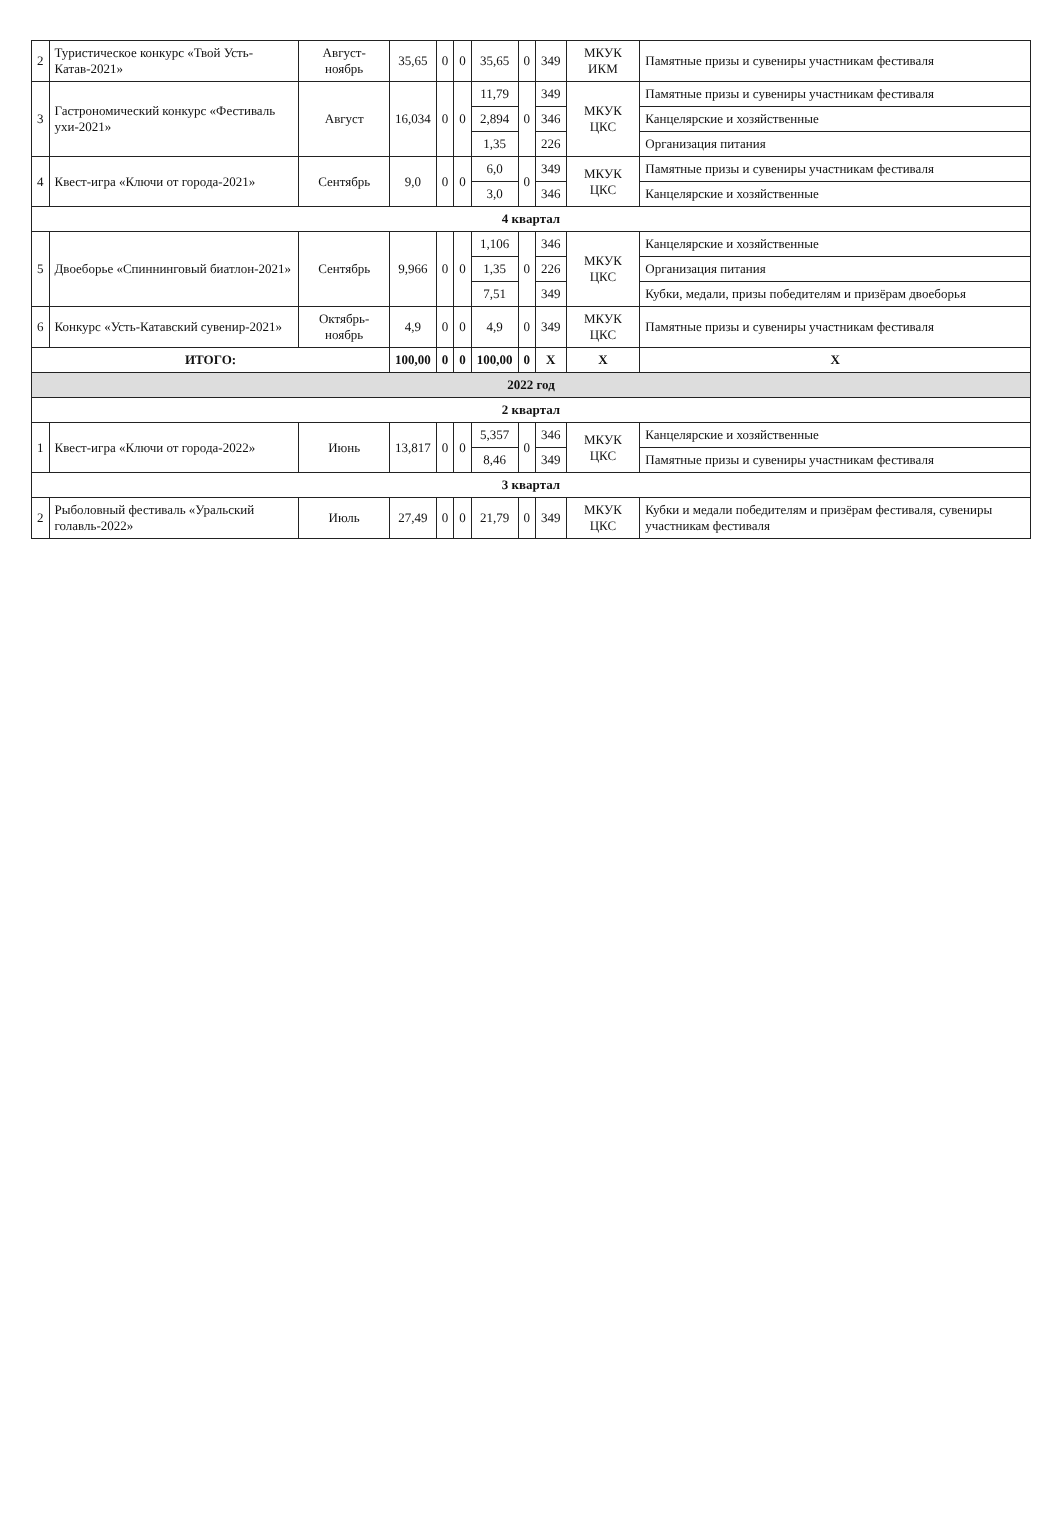| 2 | Туристическое конкурс «Твой Усть-Катав-2021» | Август-ноябрь | 35,65 | 0 | 0 | 35,65 | 0 | 349 | МКУК ИКМ | Памятные призы и сувениры участникам фестиваля |
| 3 | Гастрономический конкурс «Фестиваль ухи-2021» | Август | 16,034 | 0 | 0 | 11,79 | 0 | 349 | МКУК ЦКС | Памятные призы и сувениры участникам фестиваля |
| | | | | | | 2,894 | | 346 | | Канцелярские и хозяйственные |
| | | | | | | 1,35 | | 226 | | Организация питания |
| 4 | Квест-игра «Ключи от города-2021» | Сентябрь | 9,0 | 0 | 0 | 6,0 | 0 | 349 | МКУК ЦКС | Памятные призы и сувениры участникам фестиваля |
| | | | | | | 3,0 | | 346 | | Канцелярские и хозяйственные |
| 4 квартал | | | | | | | | | | |
| 5 | Двоеборье «Спиннинговый биатлон-2021» | Сентябрь | 9,966 | 0 | 0 | 1,106 | 0 | 346 | МКУК ЦКС | Канцелярские и хозяйственные |
| | | | | | | 1,35 | | 226 | | Организация питания |
| | | | | | | 7,51 | | 349 | | Кубки, медали, призы победителям и призёрам двоеборья |
| 6 | Конкурс «Усть-Катавский сувенир-2021» | Октябрь-ноябрь | 4,9 | 0 | 0 | 4,9 | 0 | 349 | МКУК ЦКС | Памятные призы и сувениры участникам фестиваля |
| ИТОГО: | | | 100,00 | 0 | 0 | 100,00 | 0 | X | X | X |
| 2022 год | | | | | | | | | | |
| 2 квартал | | | | | | | | | | |
| 1 | Квест-игра «Ключи от города-2022» | Июнь | 13,817 | 0 | 0 | 5,357 | 0 | 346 | МКУК ЦКС | Канцелярские и хозяйственные |
| | | | | | | 8,46 | | 349 | | Памятные призы и сувениры участникам фестиваля |
| 3 квартал | | | | | | | | | | |
| 2 | Рыболовный фестиваль «Уральский голавль-2022» | Июль | 27,49 | 0 | 0 | 21,79 | 0 | 349 | МКУК ЦКС | Кубки и медали победителям и призёрам фестиваля, сувениры участникам фестиваля |